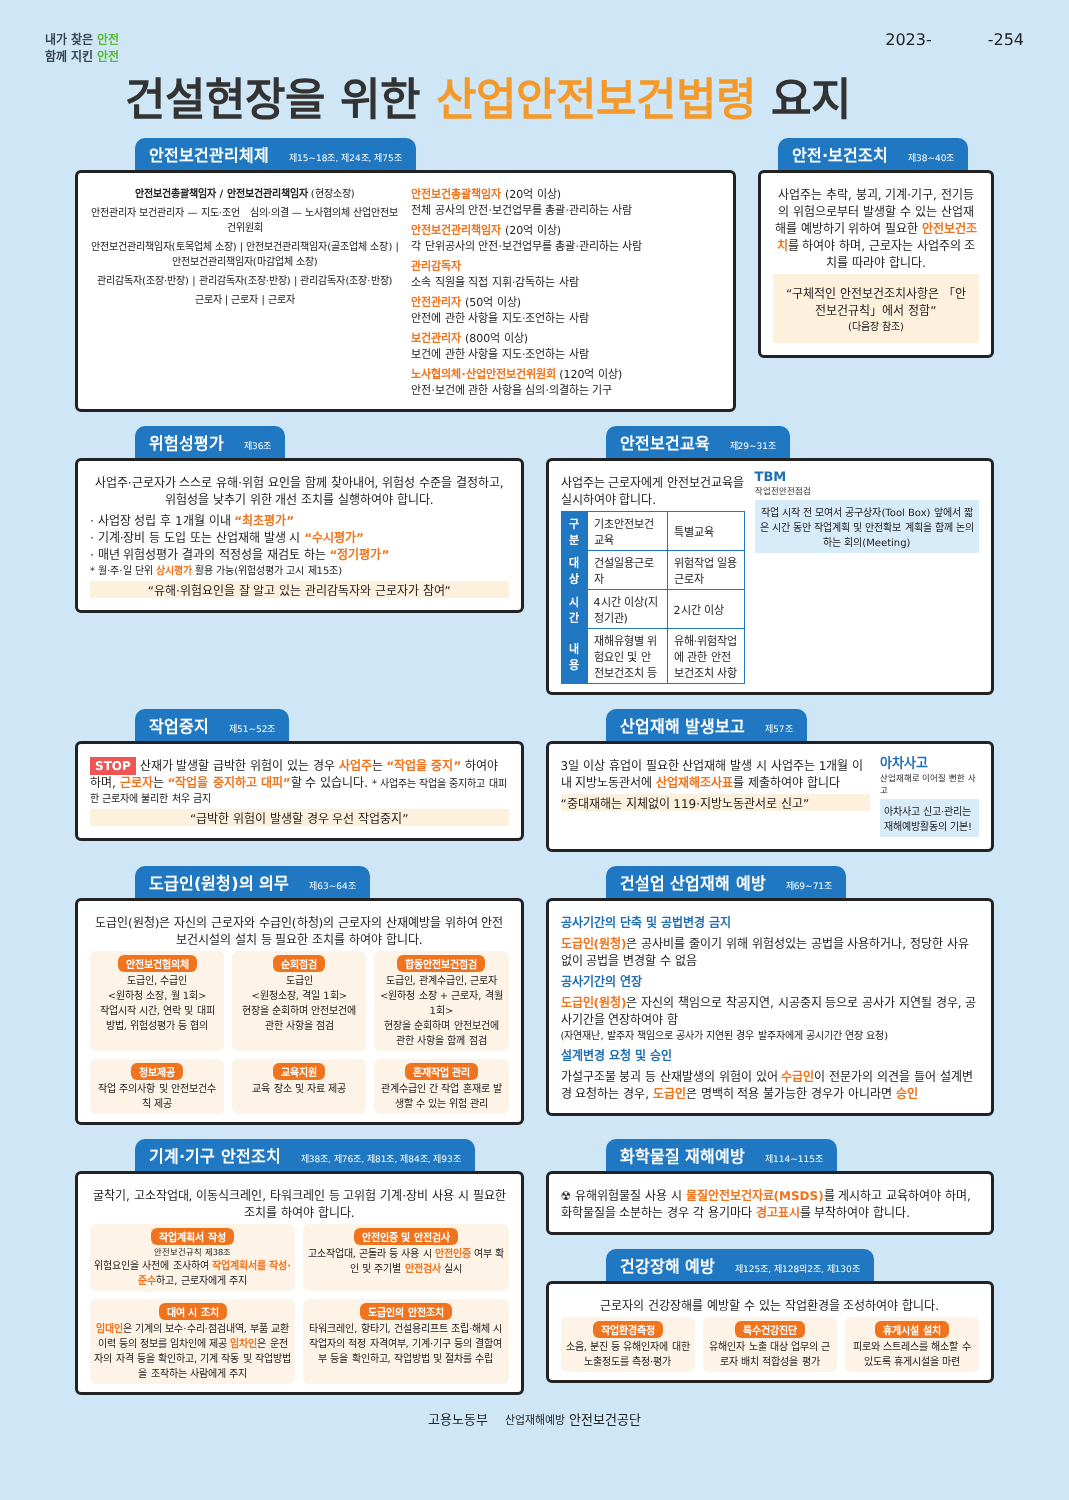내가 찾은 안전
함께 지킨 안전
2023- -254
건설현장을 위한 산업안전보건법령 요지
안전보건관리체제 제15~18조, 제24조, 제75조
안전보건총괄책임자 / 안전보건관리책임자 (현장소장)
안전관리자 보건관리자 — 지도·조언 심의·의결 — 노사협의체 산업안전보건위원회
안전보건관리책임자(토목업체 소장) | 안전보건관리책임자(골조업체 소장) | 안전보건관리책임자(마감업체 소장)
관리감독자(조장·반장) | 관리감독자(조장·반장) | 관리감독자(조장·반장)
근로자 | 근로자 | 근로자
안전보건총괄책임자 (20억 이상)
전체 공사의 안전·보건업무를 총괄·관리하는 사람
안전보건관리책임자 (20억 이상)
각 단위공사의 안전·보건업무를 총괄·관리하는 사람
관리감독자
소속 직원을 직접 지휘·감독하는 사람
안전관리자 (50억 이상)
안전에 관한 사항을 지도·조언하는 사람
보건관리자 (800억 이상)
보건에 관한 사항을 지도·조언하는 사람
노사협의체·산업안전보건위원회 (120억 이상)
안전·보건에 관한 사항을 심의·의결하는 기구
안전·보건조치 제38~40조
사업주는 추락, 붕괴, 기계·기구, 전기등의 위험으로부터 발생할 수 있는 산업재해를 예방하기 위하여 필요한 안전보건조치를 하여야 하며, 근로자는 사업주의 조치를 따라야 합니다.
“구체적인 안전보건조치사항은 「안전보건규칙」에서 정함”
(다음장 참조)
위험성평가 제36조
사업주·근로자가 스스로 유해·위험 요인을 함께 찾아내어, 위험성 수준을 결정하고, 위험성을 낮추기 위한 개선 조치를 실행하여야 합니다.
· 사업장 성립 후 1개월 이내 “최초평가”
· 기계·장비 등 도입 또는 산업재해 발생 시 “수시평가”
· 매년 위험성평가 결과의 적정성을 재검토 하는 “정기평가”
* 월·주·일 단위 상시평가 활용 가능(위험성평가 고시 제15조)
“유해·위험요인을 잘 알고 있는 관리감독자와 근로자가 참여”
안전보건교육 제29~31조
사업주는 근로자에게 안전보건교육을 실시하여야 합니다.
| 구분 | 기초안전보건교육 | 특별교육 |
| 대상 | 건설일용근로자 | 위험작업 일용근로자 |
| 시간 | 4시간 이상(지정기관) | 2시간 이상 |
| 내용 | 재해유형별 위험요인 및 안전보건조치 등 | 유해·위험작업에 관한 안전보건조치 사항 |
TBM
작업전안전점검
작업 시작 전 모여서 공구상자(Tool Box) 앞에서 짧은 시간 동안 작업계획 및 안전확보 계획을 함께 논의하는 회의(Meeting)
작업중지 제51~52조
STOP 산재가 발생할 급박한 위험이 있는 경우 사업주는 “작업을 중지” 하여야 하며, 근로자는 “작업을 중지하고 대피”할 수 있습니다. * 사업주는 작업을 중지하고 대피한 근로자에 불리한 처우 금지
“급박한 위험이 발생할 경우 우선 작업중지”
산업재해 발생보고 제57조
3일 이상 휴업이 필요한 산업재해 발생 시 사업주는 1개월 이내 지방노동관서에 산업재해조사표를 제출하여야 합니다
“중대재해는 지체없이 119·지방노동관서로 신고”
아차사고
산업재해로 이어질 뻔한 사고
아차사고 신고·관리는 재해예방활동의 기본!
도급인(원청)의 의무 제63~64조
도급인(원청)은 자신의 근로자와 수급인(하청)의 근로자의 산재예방을 위하여 안전보건시설의 설치 등 필요한 조치를 하여야 합니다.
안전보건협의체
도급인, 수급인
<원하청 소장, 월 1회>
작업시작 시간, 연락 및 대피 방법, 위험성평가 등 협의
순회점검
도급인
<원청소장, 격일 1회>
현장을 순회하며 안전보건에 관한 사항을 점검
합동안전보건점검
도급인, 관계수급인, 근로자
<원하청 소장 + 근로자, 격월 1회>
현장을 순회하며 안전보건에 관한 사항을 함께 점검
정보제공
작업 주의사항 및 안전보건수칙 제공
교육지원
교육 장소 및 자료 제공
혼재작업 관리
관계수급인 간 작업 혼재로 발생할 수 있는 위험 관리
건설업 산업재해 예방 제69~71조
공사기간의 단축 및 공법변경 금지
도급인(원청) 은 공사비를 줄이기 위해 위험성있는 공법을 사용하거나, 정당한 사유없이 공법을 변경할 수 없음
공사기간의 연장
도급인(원청) 은 자신의 책임으로 착공지연, 시공중지 등으로 공사가 지연될 경우, 공사기간을 연장하여야 함
(자연재난, 발주자 책임으로 공사가 지연된 경우 발주자에게 공시기간 연장 요청)
설계변경 요청 및 승인
가설구조물 붕괴 등 산재발생의 위험이 있어 수급인이 전문가의 의견을 들어 설계변경 요청하는 경우, 도급인은 명백히 적용 불가능한 경우가 아니라면 승인
기계·기구 안전조치 제38조, 제76조, 제81조, 제84조, 제93조
굴착기, 고소작업대, 이동식크레인, 타워크레인 등 고위험 기계·장비 사용 시 필요한 조치를 하여야 합니다.
작업계획서 작성
안전보건규칙 제38조
위험요인을 사전에 조사하여 작업계획서를 작성·준수하고, 근로자에게 주지
안전인증 및 안전검사
고소작업대, 곤돌라 등 사용 시 안전인증 여부 확인 및 주기별 안전검사 실시
대여 시 조치
임대인은 기계의 보수·수리·점검내역, 부품 교환 이력 등의 정보를 임차인에 제공 임차인은 운전자의 자격 등을 확인하고, 기계 작동 및 작업방법을 조작하는 사람에게 주지
도급인의 안전조치
타워크레인, 항타기, 건설용리프트 조립·해체 시 작업자의 적정 자격여부, 기계·기구 등의 결함여부 등을 확인하고, 작업방법 및 절차를 수립
화학물질 재해예방 제114~115조
☢ 유해위험물질 사용 시 물질안전보건자료(MSDS) 를 게시하고 교육하여야 하며, 화학물질을 소분하는 경우 각 용기마다 경고표시를 부착하여야 합니다.
건강장해 예방 제125조, 제128의2조, 제130조
근로자의 건강장해를 예방할 수 있는 작업환경을 조성하여야 합니다.
작업환경측정
소음, 분진 등 유해인자에 대한 노출정도를 측정·평가
특수건강진단
유해인자 노출 대상 업무의 근로자 배치 적합성을 평가
휴게시설 설치
피로와 스트레스를 해소할 수 있도록 휴게시설을 마련
고용노동부 산업재해예방 안전보건공단